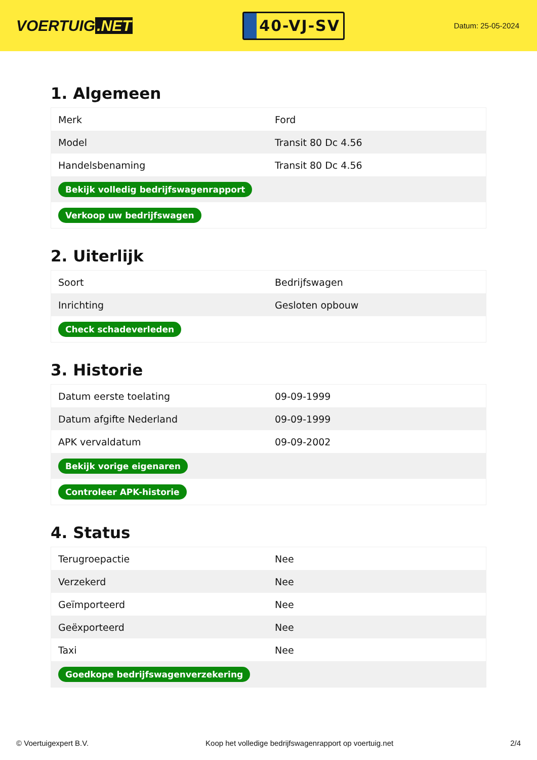VOERTUIG.NET
40-VJ-SV
Datum: 25-05-2024
1. Algemeen
| Merk | Ford |
| Model | Transit 80 Dc 4.56 |
| Handelsbenaming | Transit 80 Dc 4.56 |
| Bekijk volledig bedrijfswagenrapport | |
| Verkoop uw bedrijfswagen | |
2. Uiterlijk
| Soort | Bedrijfswagen |
| Inrichting | Gesloten opbouw |
| Check schadeverleden | |
3. Historie
| Datum eerste toelating | 09-09-1999 |
| Datum afgifte Nederland | 09-09-1999 |
| APK vervaldatum | 09-09-2002 |
| Bekijk vorige eigenaren | |
| Controleer APK-historie | |
4. Status
| Terugroepactie | Nee |
| Verzekerd | Nee |
| Geïmporteerd | Nee |
| Geëxporteerd | Nee |
| Taxi | Nee |
| Goedkope bedrijfswagenverzekering | |
© Voertuigexpert B.V. Koop het volledige bedrijfswagenrapport op voertuig.net 2/4